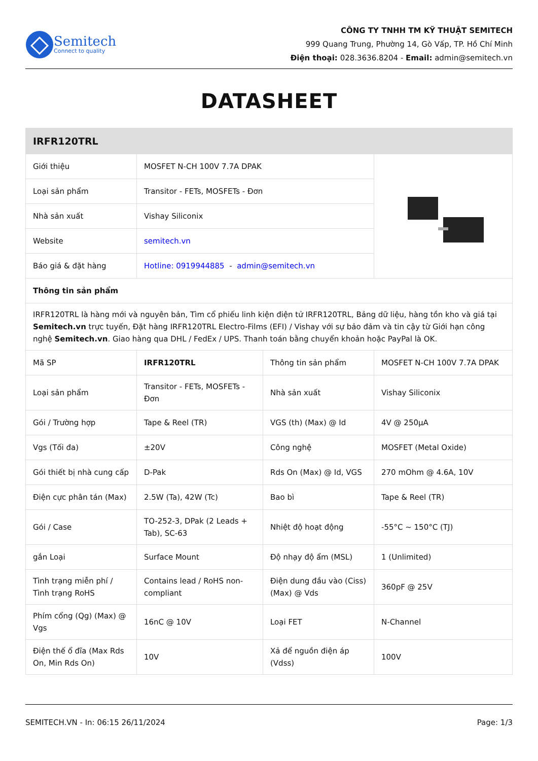Semitech
Connect to quality
CÔNG TY TNHH TM KỸ THUẬT SEMITECH
999 Quang Trung, Phường 14, Gò Vấp, TP. Hồ Chí Minh
Điện thoại: 028.3636.8204 - Email: admin@semitech.vn
DATASHEET
| IRFR120TRL | | | |
| --- | --- | --- | --- |
| Giới thiệu | MOSFET N-CH 100V 7.7A DPAK | | |
| Loại sản phẩm | Transitor - FETs, MOSFETs - Đơn | | |
| Nhà sản xuất | Vishay Siliconix | | |
| Website | semitech.vn | | |
| Báo giá & đặt hàng | Hotline: 0919944885 - admin@semitech.vn | | |
| Thông tin sản phẩm | | | |
| IRFR120TRL là hàng mới và nguyên bản, Tìm cổ phiếu linh kiện điện tử IRFR120TRL, Bảng dữ liệu, hàng tồn kho và giá tại Semitech.vn trực tuyến, Đặt hàng IRFR120TRL Electro-Films (EFI) / Vishay với sự bảo đảm và tin cậy từ Giới hạn công nghệ Semitech.vn . Giao hàng qua DHL / FedEx / UPS. Thanh toán bằng chuyển khoản hoặc PayPal là OK. | | | |
| Mã SP | IRFR120TRL | Thông tin sản phẩm | MOSFET N-CH 100V 7.7A DPAK |
| Loại sản phẩm | Transitor - FETs, MOSFETs - Đơn | Nhà sản xuất | Vishay Siliconix |
| Gói / Trường hợp | Tape & Reel (TR) | VGS (th) (Max) @ Id | 4V @ 250µA |
| Vgs (Tối đa) | ±20V | Công nghệ | MOSFET (Metal Oxide) |
| Gói thiết bị nhà cung cấp | D-Pak | Rds On (Max) @ Id, VGS | 270 mOhm @ 4.6A, 10V |
| Điện cực phân tán (Max) | 2.5W (Ta), 42W (Tc) | Bao bì | Tape & Reel (TR) |
| Gói / Case | TO-252-3, DPak (2 Leads + Tab), SC-63 | Nhiệt độ hoạt động | -55°C ~ 150°C (TJ) |
| gắn Loại | Surface Mount | Độ nhạy độ ẩm (MSL) | 1 (Unlimited) |
| Tình trạng miễn phí / Tình trạng RoHS | Contains lead / RoHS non-compliant | Điện dung đầu vào (Ciss) (Max) @ Vds | 360pF @ 25V |
| Phím cổng (Qg) (Max) @ Vgs | 16nC @ 10V | Loại FET | N-Channel |
| Điện thế ổ đĩa (Max Rds On, Min Rds On) | 10V | Xả để nguồn điện áp (Vdss) | 100V |
SEMITECH.VN - In: 06:15 26/11/2024 Page: 1/3